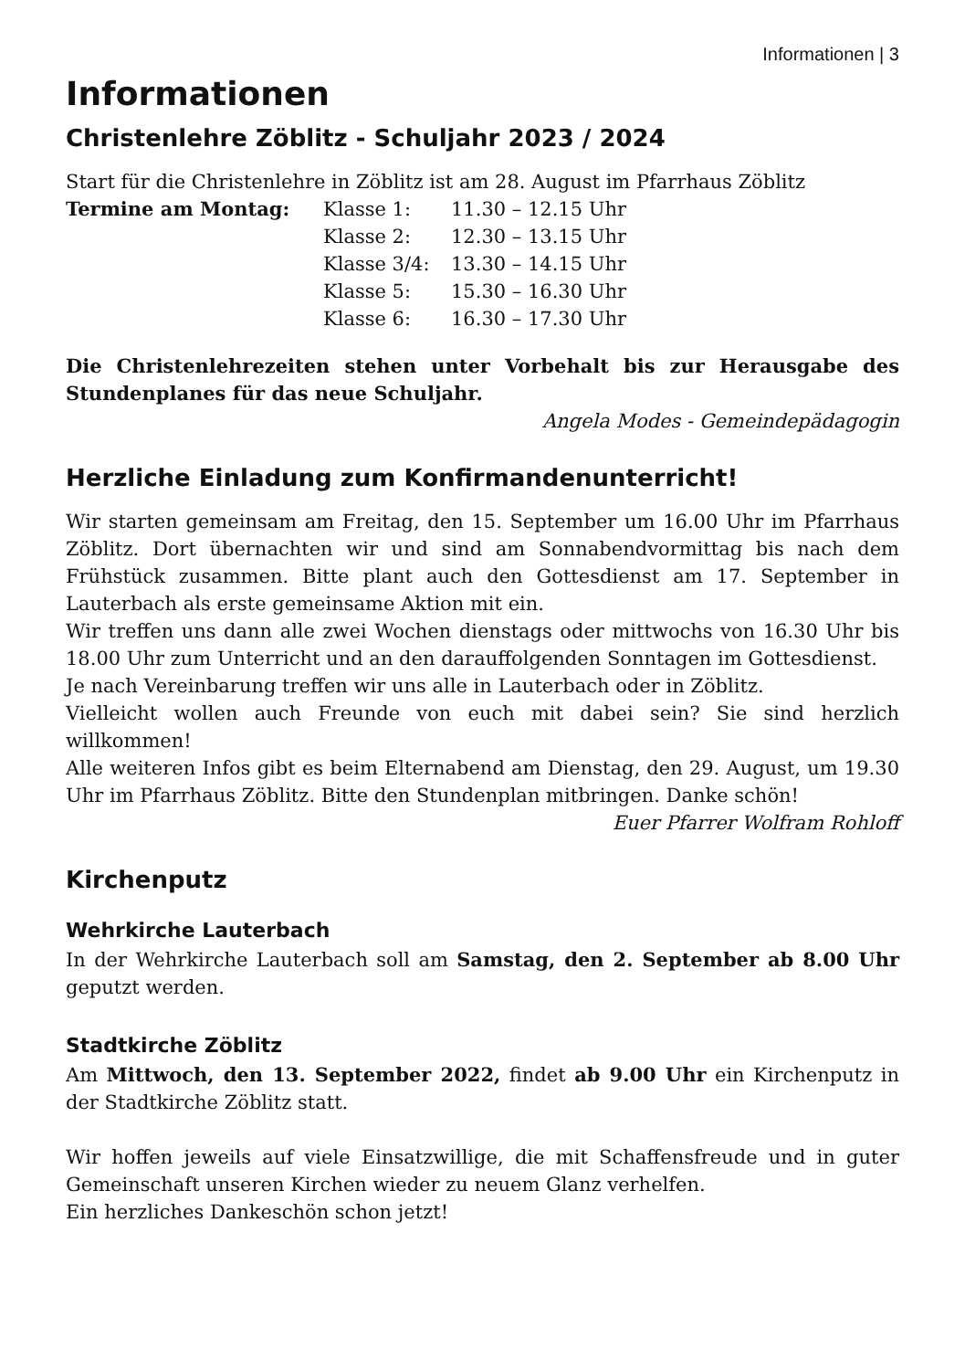Informationen | 3
Informationen
Christenlehre Zöblitz - Schuljahr 2023 / 2024
Start für die Christenlehre in Zöblitz ist am 28. August im Pfarrhaus Zöblitz
| Termine am Montag: | Klasse 1: | 11.30 – 12.15 Uhr |
| | Klasse 2: | 12.30 – 13.15 Uhr |
| | Klasse 3/4: | 13.30 – 14.15 Uhr |
| | Klasse 5: | 15.30 – 16.30 Uhr |
| | Klasse 6: | 16.30 – 17.30 Uhr |
Die Christenlehrezeiten stehen unter Vorbehalt bis zur Herausgabe des Stundenplanes für das neue Schuljahr.
Angela Modes - Gemeindepädagogin
Herzliche Einladung zum Konfirmandenunterricht!
Wir starten gemeinsam am Freitag, den 15. September um 16.00 Uhr im Pfarrhaus Zöblitz. Dort übernachten wir und sind am Sonnabendvormittag bis nach dem Frühstück zusammen. Bitte plant auch den Gottesdienst am 17. September in Lauterbach als erste gemeinsame Aktion mit ein.
Wir treffen uns dann alle zwei Wochen dienstags oder mittwochs von 16.30 Uhr bis 18.00 Uhr zum Unterricht und an den darauffolgenden Sonntagen im Gottesdienst.
Je nach Vereinbarung treffen wir uns alle in Lauterbach oder in Zöblitz.
Vielleicht wollen auch Freunde von euch mit dabei sein? Sie sind herzlich willkommen!
Alle weiteren Infos gibt es beim Elternabend am Dienstag, den 29. August, um 19.30 Uhr im Pfarrhaus Zöblitz. Bitte den Stundenplan mitbringen. Danke schön!
Euer Pfarrer Wolfram Rohloff
Kirchenputz
Wehrkirche Lauterbach
In der Wehrkirche Lauterbach soll am Samstag, den 2. September ab 8.00 Uhr geputzt werden.
Stadtkirche Zöblitz
Am Mittwoch, den 13. September 2022, findet ab 9.00 Uhr ein Kirchenputz in der Stadtkirche Zöblitz statt.
Wir hoffen jeweils auf viele Einsatzwillige, die mit Schaffensfreude und in guter Gemeinschaft unseren Kirchen wieder zu neuem Glanz verhelfen.
Ein herzliches Dankeschön schon jetzt!